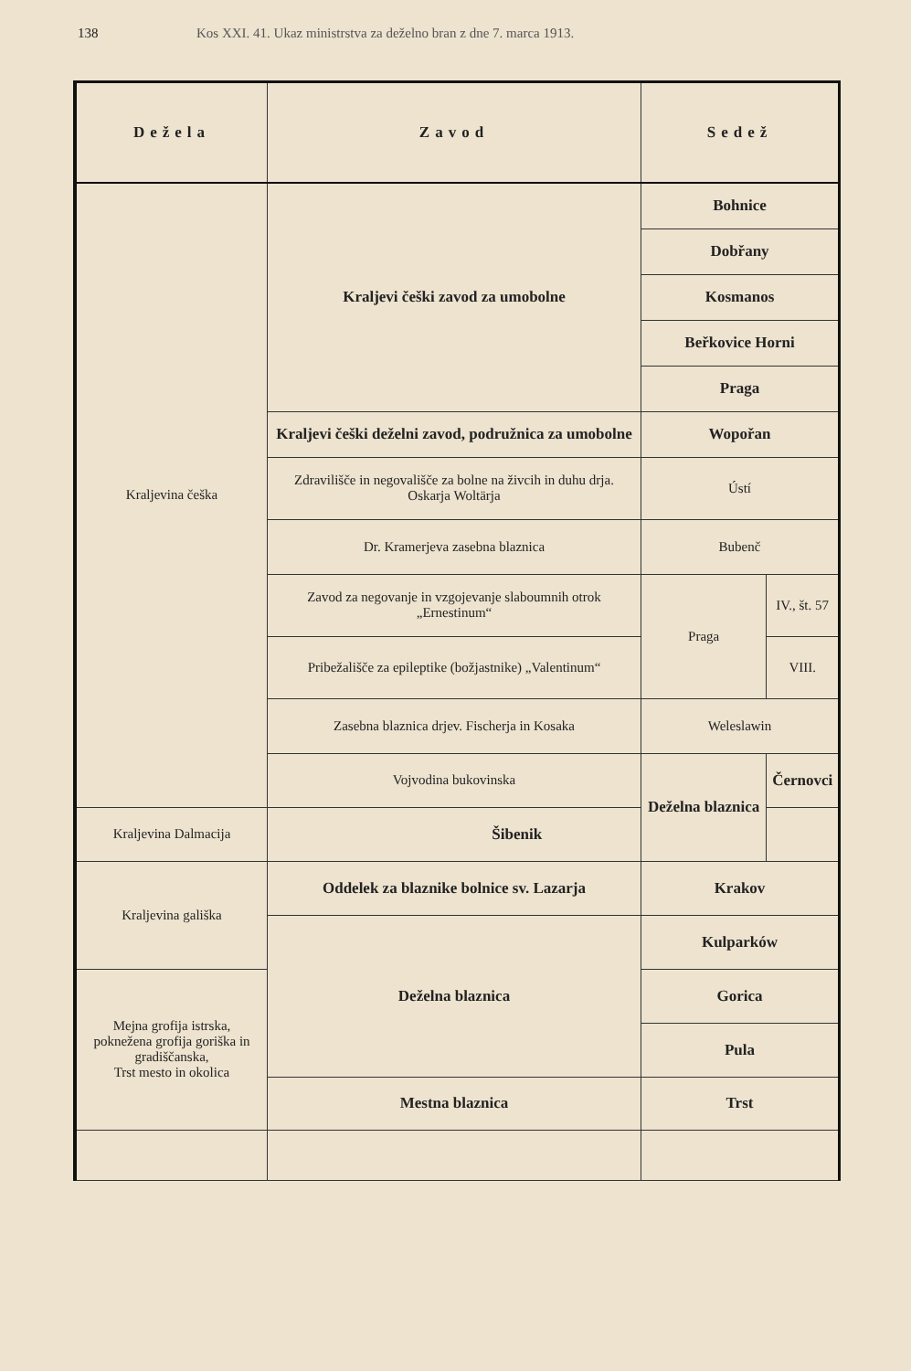138 Kos XXI. 41. Ukaz ministrstva za deželno bran z dne 7. marca 1913.
| Dežela | Zavod | Sedež | |
| --- | --- | --- | --- |
| Kraljevina češka | Kraljevi češki zavod za umobolne | Bohnice | |
| | | Dobřany | |
| | | Kosmanos | |
| | | Beřkovice Horni | |
| | | Praga | |
| | Kraljevi češki deželni zavod, podružnica za umobolne | Wopořan | |
| | Zdravilišče in negovališče za bolne na živcih in duhu drja. Oskarja Woltärja | Ústí | |
| | Dr. Kramerjeva zasebna blaznica | Bubenč | |
| | Zavod za negovanje in vzgojevanje slaboumnih otrok „Ernestinum“ | Praga | IV., št. 57 |
| | Pribežališče za epileptike (božjastnike) „Valentinum“ | | VIII. |
| | Zasebna blaznica drjev. Fischerja in Kosaka | Weleslawin | |
| | Vojvodina bukovinska | Deželna blaznica | Černovci |
| Kraljevina Dalmacija | Šibenik | | |
| Kraljevina gališka | Oddelek za blaznike bolnice sv. Lazarja | Krakov | |
| | Deželna blaznica | Kulparków | |
| Mejna grofija istrska, pokneženа grofija goriška in gradiščanska, Trst mesto in okolica | | Gorica | |
| | | Pula | |
| | Mestna blaznica | Trst | |